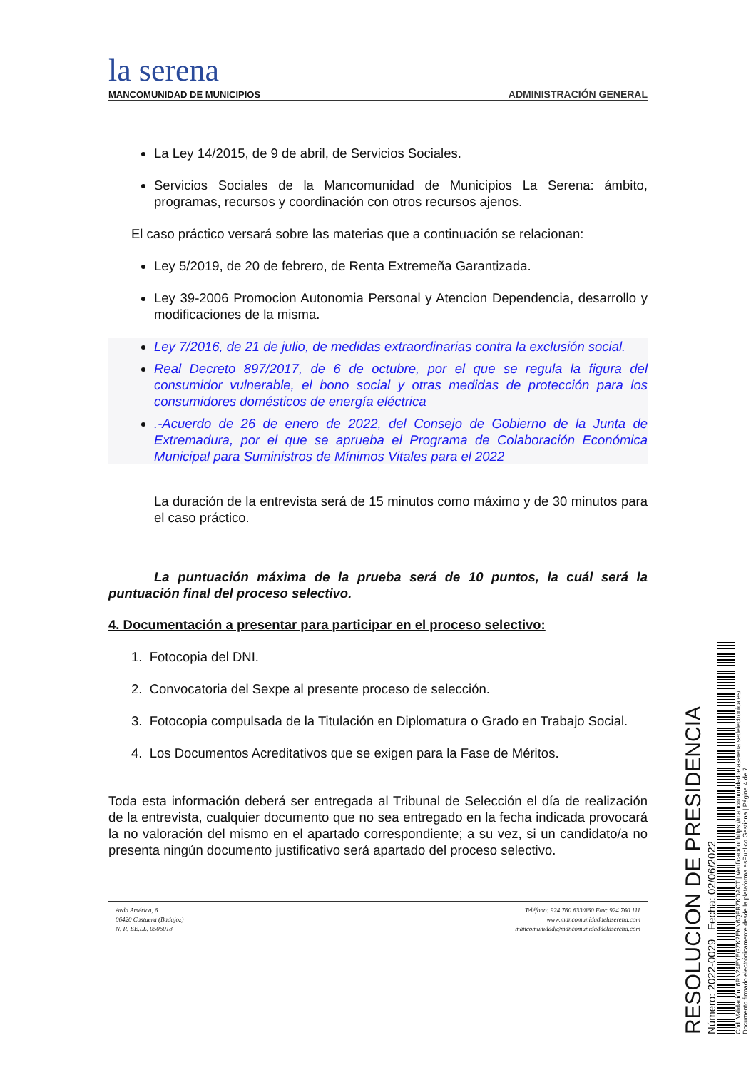la serena
MANCOMUNIDAD DE MUNICIPIOS
ADMINISTRACIÓN GENERAL
La Ley 14/2015, de 9 de abril, de Servicios Sociales.
Servicios Sociales de la Mancomunidad de Municipios La Serena: ámbito, programas, recursos y coordinación con otros recursos ajenos.
El caso práctico versará sobre las materias que a continuación se relacionan:
Ley 5/2019, de 20 de febrero, de Renta Extremeña Garantizada.
Ley 39-2006 Promocion Autonomia Personal y Atencion Dependencia, desarrollo y modificaciones de la misma.
Ley 7/2016, de 21 de julio, de medidas extraordinarias contra la exclusión social.
Real Decreto 897/2017, de 6 de octubre, por el que se regula la figura del consumidor vulnerable, el bono social y otras medidas de protección para los consumidores domésticos de energía eléctrica
.-Acuerdo de 26 de enero de 2022, del Consejo de Gobierno de la Junta de Extremadura, por el que se aprueba el Programa de Colaboración Económica Municipal para Suministros de Mínimos Vitales para el 2022
La duración de la entrevista será de 15 minutos como máximo y de 30 minutos para el caso práctico.
La puntuación máxima de la prueba será de 10 puntos, la cuál será la puntuación final del proceso selectivo.
4. Documentación a presentar para participar en el proceso selectivo:
1. Fotocopia del DNI.
2. Convocatoria del Sexpe al presente proceso de selección.
3. Fotocopia compulsada de la Titulación en Diplomatura o Grado en Trabajo Social.
4. Los Documentos Acreditativos que se exigen para la Fase de Méritos.
Toda esta información deberá ser entregada al Tribunal de Selección el día de realización de la entrevista, cualquier documento que no sea entregado en la fecha indicada provocará la no valoración del mismo en el apartado correspondiente; a su vez, si un candidato/a no presenta ningún documento justificativo será apartado del proceso selectivo.
Avda América, 6
06420 Castuera (Badajoz)
N. R. EE.LL. 0506018
Teléfono: 924 760 633/860 Fax: 924 760 111
www.mancomunidaddelaserena.com
mancomunidad@mancomunidaddelaserena.com
RESOLUCION DE PRESIDENCIA
Número: 2022-0029 Fecha: 02/06/2022
Cód. Validación: 6RN24EYEGZK2EKN6QFRZKDACT | Verificación: https://mancomunidaddelaserena.sedelectronica.es/
Documento firmado electrónicamente desde la plataforma esPublico Gestiona | Página 4 de 7